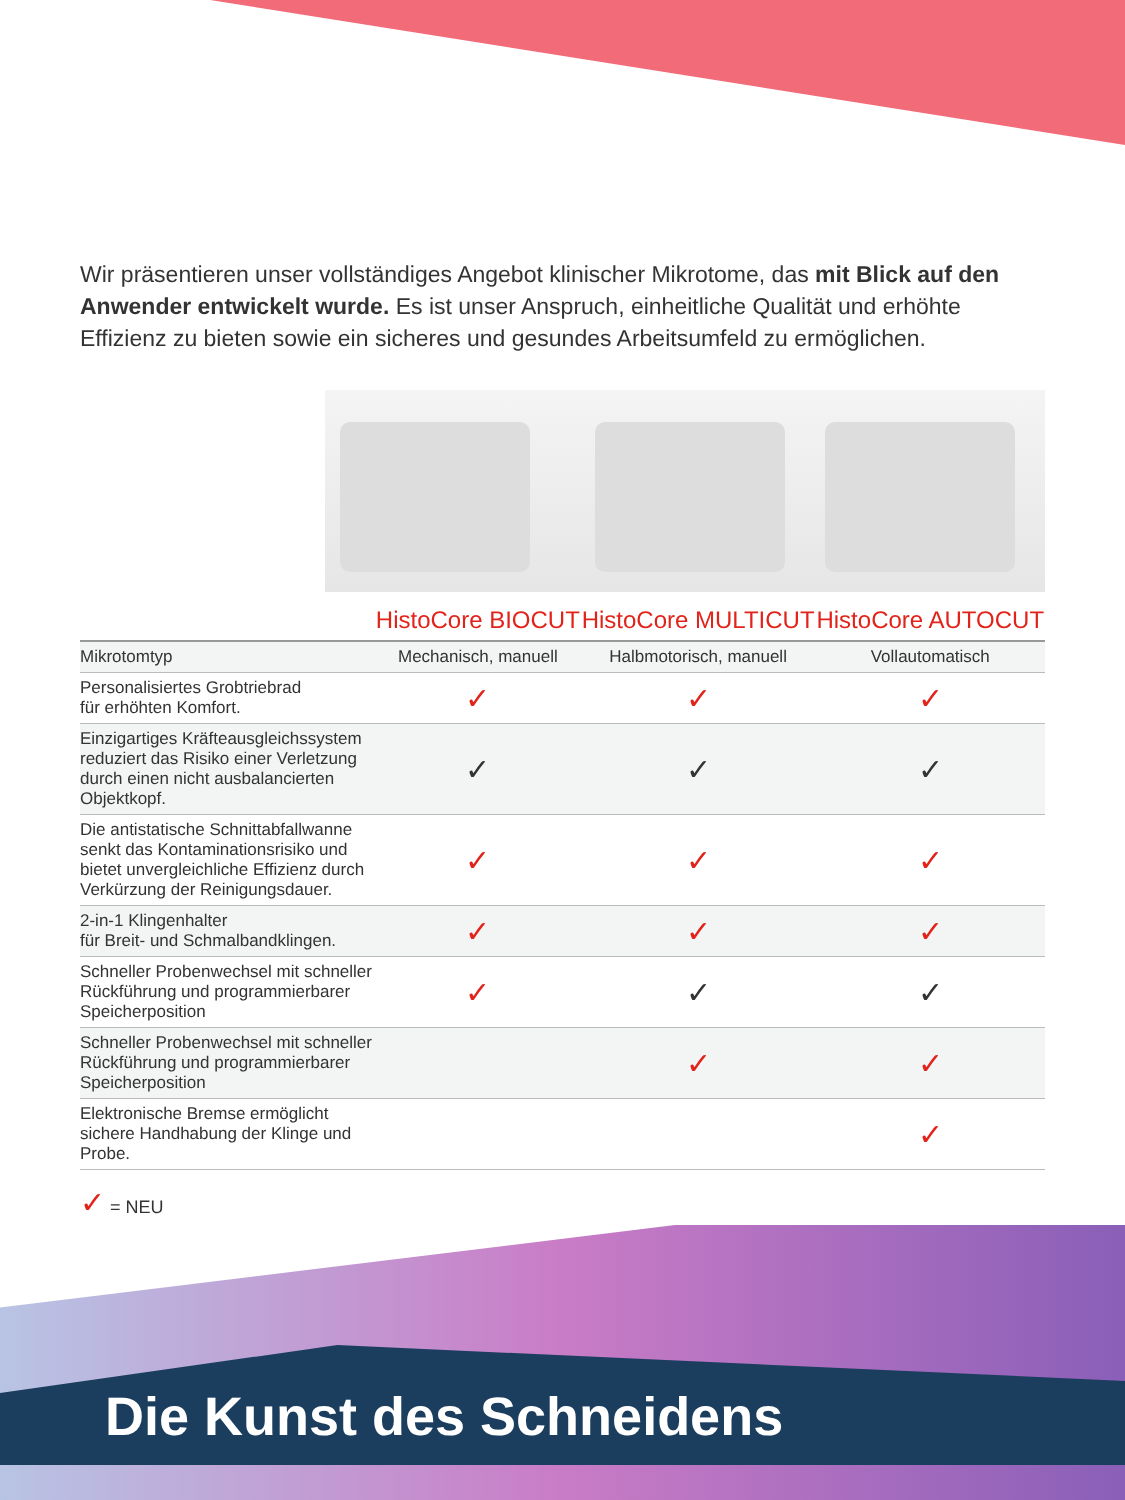Wir präsentieren unser vollständiges Angebot klinischer Mikrotome, das mit Blick auf den Anwender entwickelt wurde. Es ist unser Anspruch, einheitliche Qualität und erhöhte Effizienz zu bieten sowie ein sicheres und gesundes Arbeitsumfeld zu ermöglichen.
| | HistoCore BIOCUT | HistoCore MULTICUT | HistoCore AUTOCUT |
| --- | --- | --- | --- |
| Mikrotomtyp | Mechanisch, manuell | Halbmotorisch, manuell | Vollautomatisch |
| Personalisiertes Grobtriebrad für erhöhten Komfort. | ✓ | ✓ | ✓ |
| Einzigartiges Kräfteausgleichssystem reduziert das Risiko einer Verletzung durch einen nicht ausbalancierten Objektkopf. | ✓ | ✓ | ✓ |
| Die antistatische Schnittabfallwanne senkt das Kontaminationsrisiko und bietet unvergleichliche Effizienz durch Verkürzung der Reinigungsdauer. | ✓ | ✓ | ✓ |
| 2-in-1 Klingenhalter für Breit- und Schmalbandklingen. | ✓ | ✓ | ✓ |
| Schneller Probenwechsel mit schneller Rückführung und programmierbarer Speicherposition | ✓ | ✓ | ✓ |
| Schneller Probenwechsel mit schneller Rückführung und programmierbarer Speicherposition | | ✓ | ✓ |
| Elektronische Bremse ermöglicht sichere Handhabung der Klinge und Probe. | | | ✓ |
✓ = NEU
Die Kunst des Schneidens